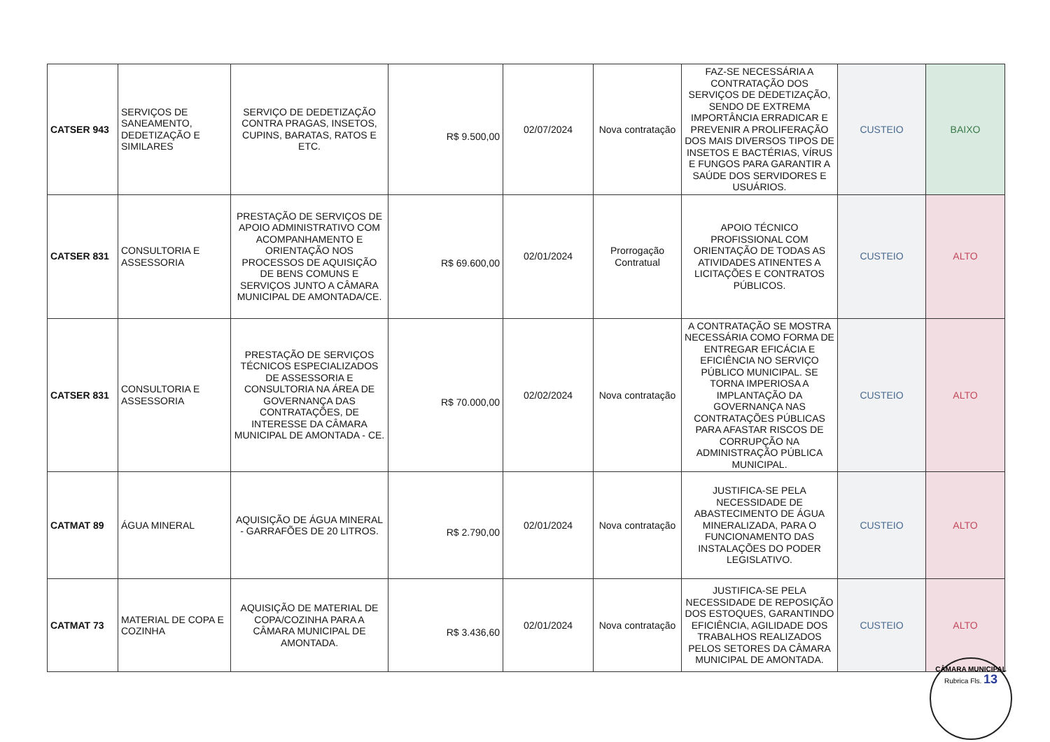| CATSER 943 | SERVIÇOS DE SANEAMENTO, DEDETIZAÇÃO E SIMILARES | SERVIÇO DE DEDETIZAÇÃO CONTRA PRAGAS, INSETOS, CUPINS, BARATAS, RATOS E ETC. | R$ 9.500,00 | 02/07/2024 | Nova contratação | FAZ-SE NECESSÁRIA A CONTRATAÇÃO DOS SERVIÇOS DE DEDETIZAÇÃO, SENDO DE EXTREMA IMPORTÂNCIA ERRADICAR E PREVENIR A PROLIFERAÇÃO DOS MAIS DIVERSOS TIPOS DE INSETOS E BACTÉRIAS, VÍRUS E FUNGOS PARA GARANTIR A SAÚDE DOS SERVIDORES E USUÁRIOS. | CUSTEIO | BAIXO |
| CATSER 831 | CONSULTORIA E ASSESSORIA | PRESTAÇÃO DE SERVIÇOS DE APOIO ADMINISTRATIVO COM ACOMPANHAMENTO E ORIENTAÇÃO NOS PROCESSOS DE AQUISIÇÃO DE BENS COMUNS E SERVIÇOS JUNTO A CÂMARA MUNICIPAL DE AMONTADA/CE. | R$ 69.600,00 | 02/01/2024 | Prorrogação Contratual | APOIO TÉCNICO PROFISSIONAL COM ORIENTAÇÃO DE TODAS AS ATIVIDADES ATINENTES A LICITAÇÕES E CONTRATOS PÚBLICOS. | CUSTEIO | ALTO |
| CATSER 831 | CONSULTORIA E ASSESSORIA | PRESTAÇÃO DE SERVIÇOS TÉCNICOS ESPECIALIZADOS DE ASSESSORIA E CONSULTORIA NA ÁREA DE GOVERNANÇA DAS CONTRATAÇÕES, DE INTERESSE DA CÂMARA MUNICIPAL DE AMONTADA - CE. | R$ 70.000,00 | 02/02/2024 | Nova contratação | A CONTRATAÇÃO SE MOSTRA NECESSÁRIA COMO FORMA DE ENTREGAR EFICÁCIA E EFICIÊNCIA NO SERVIÇO PÚBLICO MUNICIPAL. SE TORNA IMPERIOSA A IMPLANTAÇÃO DA GOVERNANÇA NAS CONTRATAÇÕES PÚBLICAS PARA AFASTAR RISCOS DE CORRUPÇÃO NA ADMINISTRAÇÃO PÚBLICA MUNICIPAL. | CUSTEIO | ALTO |
| CATMAT 89 | ÁGUA MINERAL | AQUISIÇÃO DE ÁGUA MINERAL - GARRAFÕES DE 20 LITROS. | R$ 2.790,00 | 02/01/2024 | Nova contratação | JUSTIFICA-SE PELA NECESSIDADE DE ABASTECIMENTO DE ÁGUA MINERALIZADA, PARA O FUNCIONAMENTO DAS INSTALAÇÕES DO PODER LEGISLATIVO. | CUSTEIO | ALTO |
| CATMAT 73 | MATERIAL DE COPA E COZINHA | AQUISIÇÃO DE MATERIAL DE COPA/COZINHA PARA A CÂMARA MUNICIPAL DE AMONTADA. | R$ 3.436,60 | 02/01/2024 | Nova contratação | JUSTIFICA-SE PELA NECESSIDADE DE REPOSIÇÃO DOS ESTOQUES, GARANTINDO EFICIÊNCIA, AGILIDADE DOS TRABALHOS REALIZADOS PELOS SETORES DA CÂMARA MUNICIPAL DE AMONTADA. | CUSTEIO | ALTO |
CÂMARA MUNICIPAL
Rubrica Fls. 13